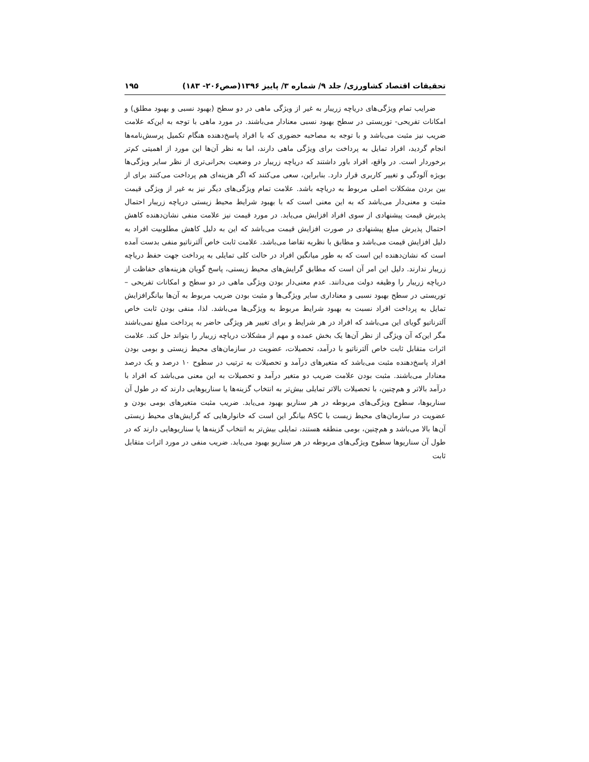تحقیقات اقتصاد کشاورزی/ جلد ۹/ شماره ۳/ پاییز ۱۳۹۶(صص۲۰۶- ۱۸۳) ۱۹۵
ضرایب تمام ویژگی‌های دریاچه زریبار به غیر از ویژگی ماهی در دو سطح (بهبود نسبی و بهبود مطلق) و امکانات تفریحی- توریستی در سطح بهبود نسبی معنادار می‌باشند. در مورد ماهی با توجه به این‌که علامت ضریب نیز مثبت می‌باشد و با توجه به مصاحبه حضوری که با افراد پاسخ‌دهنده هنگام تکمیل پرسش‌نامه‌ها انجام گردید، افراد تمایل به پرداخت برای ویژگی ماهی دارند، اما به نظر آن‌ها این مورد از اهمیتی کم‌تر برخوردار است. در واقع، افراد باور داشتند که دریاچه زریبار در وضعیت بحرانی‌تری از نظر سایر ویژگی‌ها بویژه آلودگی و تغییر کاربری قرار دارد. بنابراین، سعی می‌کنند که اگر هزینه‌ای هم پرداخت می‌کنند برای از بین بردن مشکلات اصلی مربوط به دریاچه باشد. علامت تمام ویژگی‌های دیگر نیز به غیر از ویژگی قیمت مثبت و معنی‌دار می‌باشد که به این معنی است که با بهبود شرایط محیط زیستی دریاچه زریبار احتمال پذیرش قیمت پیشنهادی از سوی افراد افزایش می‌یابد. در مورد قیمت نیز علامت منفی نشان‌دهنده کاهش احتمال پذیرش مبلغ پیشنهادی در صورت افزایش قیمت می‌باشد که این به دلیل کاهش مطلوبیت افراد به دلیل افزایش قیمت می‌باشد و مطابق با نظریه تقاضا می‌باشد. علامت ثابت خاص آلترناتیو منفی بدست آمده است که نشان‌دهنده این است که به طور میانگین افراد در حالت کلی تمایلی به پرداخت جهت حفظ دریاچه زریبار ندارند. دلیل این امر آن است که مطابق گرایش‌های محیط زیستی، پاسخ گویان هزینه‌های حفاظت از دریاچه زریبار را وظیفه دولت می‌دانند. عدم معنی‌دار بودن ویژگی ماهی در دو سطح و امکانات تفریحی – توریستی در سطح بهبود نسبی و معناداری سایر ویژگی‌ها و مثبت بودن ضریب مربوط به آن‌ها بیانگرافزایش تمایل به پرداخت افراد نسبت به بهبود شرایط مربوط به ویژگی‌ها می‌باشد. لذا، منفی بودن ثابت خاص آلترناتیو گویای این می‌باشد که افراد در هر شرایط و برای تغییر هر ویژگی حاضر به پرداخت مبلغ نمی‌باشند مگر این‌که آن ویژگی از نظر آن‌ها یک بخش عمده و مهم از مشکلات دریاچه زریبار را بتواند حل کند. علامت اثرات متقابل ثابت خاص آلترناتیو با درآمد، تحصیلات، عضویت در سازمان‌های محیط زیستی و بومی بودن افراد پاسخ‌دهنده مثبت می‌باشد که متغیرهای درآمد و تحصیلات به ترتیب در سطوح ۱۰ درصد و یک درصد معنادار می‌باشند. مثبت بودن علامت ضریب دو متغیر درآمد و تحصیلات به این معنی می‌باشد که افراد با درآمد بالاتر و هم‌چنین، با تحصیلات بالاتر تمایلی بیش‌تر به انتخاب گزینه‌ها یا سناریوهایی دارند که در طول آن سناریوها، سطوح ویژگی‌های مربوطه در هر سناریو بهبود می‌یابد. ضریب مثبت متغیرهای بومی بودن و عضویت در سازمان‌های محیط زیست با ASC بیانگر این است که خانوارهایی که گرایش‌های محیط زیستی آن‌ها بالا می‌باشد و هم‌چنین، بومی منطقه هستند، تمایلی بیش‌تر به انتخاب گزینه‌ها یا سناریوهایی دارند که در طول آن سناریوها سطوح ویژگی‌های مربوطه در هر سناریو بهبود می‌یابد. ضریب منفی در مورد اثرات متقابل ثابت